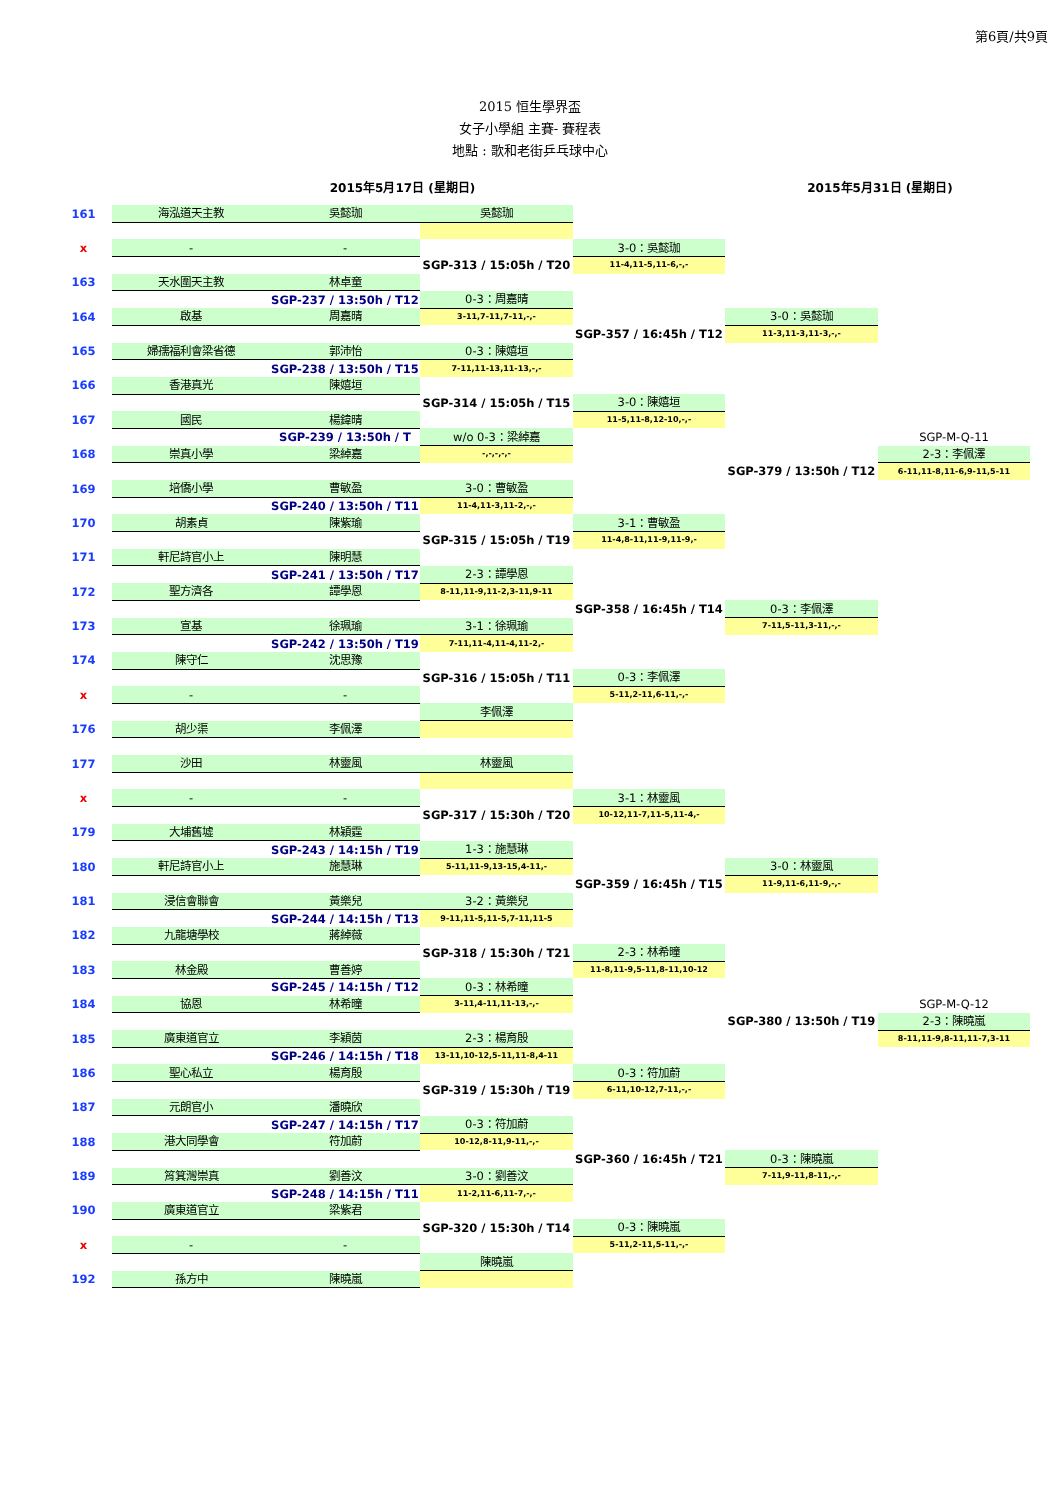第6頁/共9頁
2015 恒生學界盃
女子小學組 主賽- 賽程表
地點 : 歌和老街乒乓球中心
2015年5月17日 (星期日) 2015年5月31日 (星期日)
| 161 | 海泓道天主教 | 吳懿珈 | 吳懿珈 | | | |
| x | - | - | | 3-0：吳懿珈 | | |
| | | | SGP-313 / 15:05h / T20 | 11-4,11-5,11-6,-,- | | |
| 163 | 天水圍天主教 | 林卓童 | | | | |
| | | SGP-237 / 13:50h / T12 | 0-3：周嘉晴 | | | |
| 164 | 啟基 | 周嘉晴 | 3-11,7-11,7-11,-,- | | 3-0：吳懿珈 | |
| | | | | SGP-357 / 16:45h / T12 | 11-3,11-3,11-3,-,- | |
| 165 | 婦孺福利會梁省德 | 郭沛怡 | 0-3：陳嬉垣 | | | |
| | | SGP-238 / 13:50h / T15 | 7-11,11-13,11-13,-,- | | | |
| 166 | 香港真光 | 陳嬉垣 | | | | |
| | | | SGP-314 / 15:05h / T15 | 3-0：陳嬉垣 | | |
| 167 | 國民 | 楊鍏晴 | | 11-5,11-8,12-10,-,- | | |
| | | SGP-239 / 13:50h / T | w/o 0-3：梁綽嘉 | | | SGP-M-Q-11 |
| 168 | 崇真小學 | 梁綽嘉 | -,-,-,-,- | | | 2-3：李佩澤 |
| | | | | | SGP-379 / 13:50h / T12 | 6-11,11-8,11-6,9-11,5-11 |
| 169 | 培僑小學 | 曹敏盈 | 3-0：曹敏盈 | | | |
| | | SGP-240 / 13:50h / T11 | 11-4,11-3,11-2,-,- | | | |
| 170 | 胡素貞 | 陳紫瑜 | | 3-1：曹敏盈 | | |
| | | | SGP-315 / 15:05h / T19 | 11-4,8-11,11-9,11-9,- | | |
| 171 | 軒尼詩官小上 | 陳明慧 | | | | |
| | | SGP-241 / 13:50h / T17 | 2-3：譚學恩 | | | |
| 172 | 聖方濟各 | 譚學恩 | 8-11,11-9,11-2,3-11,9-11 | | | |
| | | | | SGP-358 / 16:45h / T14 | 0-3：李佩澤 | |
| 173 | 宣基 | 徐珮瑜 | 3-1：徐珮瑜 | | 7-11,5-11,3-11,-,- | |
| | | SGP-242 / 13:50h / T19 | 7-11,11-4,11-4,11-2,- | | | |
| 174 | 陳守仁 | 沈思豫 | | | | |
| | | | SGP-316 / 15:05h / T11 | 0-3：李佩澤 | | |
| x | - | - | | 5-11,2-11,6-11,-,- | | |
| | | | 李佩澤 | | | |
| 176 | 胡少渠 | 李佩澤 | | | | |
| 177 | 沙田 | 林靈風 | 林靈風 | | | |
| x | - | - | | 3-1：林靈風 | | |
| | | | SGP-317 / 15:30h / T20 | 10-12,11-7,11-5,11-4,- | | |
| 179 | 大埔舊墟 | 林穎霆 | | | | |
| | | SGP-243 / 14:15h / T19 | 1-3：施慧琳 | | | |
| 180 | 軒尼詩官小上 | 施慧琳 | 5-11,11-9,13-15,4-11,- | | 3-0：林靈風 | |
| | | | | SGP-359 / 16:45h / T15 | 11-9,11-6,11-9,-,- | |
| 181 | 浸信會聯會 | 黃樂兒 | 3-2：黃樂兒 | | | |
| | | SGP-244 / 14:15h / T13 | 9-11,11-5,11-5,7-11,11-5 | | | |
| 182 | 九龍塘學校 | 蔣綽薇 | | | | |
| | | | SGP-318 / 15:30h / T21 | 2-3：林希曈 | | |
| 183 | 林金殿 | 曹善婷 | | 11-8,11-9,5-11,8-11,10-12 | | |
| | | SGP-245 / 14:15h / T12 | 0-3：林希曈 | | | |
| 184 | 協恩 | 林希曈 | 3-11,4-11,11-13,-,- | | | SGP-M-Q-12 |
| | | | | | SGP-380 / 13:50h / T19 | 2-3：陳曉嵐 |
| 185 | 廣東道官立 | 李穎茵 | 2-3：楊育殷 | | | 8-11,11-9,8-11,11-7,3-11 |
| | | SGP-246 / 14:15h / T18 | 13-11,10-12,5-11,11-8,4-11 | | | |
| 186 | 聖心私立 | 楊育殷 | | 0-3：符加蔚 | | |
| | | | SGP-319 / 15:30h / T19 | 6-11,10-12,7-11,-,- | | |
| 187 | 元朗官小 | 潘曉欣 | | | | |
| | | SGP-247 / 14:15h / T17 | 0-3：符加蔚 | | | |
| 188 | 港大同學會 | 符加蔚 | 10-12,8-11,9-11,-,- | | | |
| | | | | SGP-360 / 16:45h / T21 | 0-3：陳曉嵐 | |
| 189 | 筲箕灣崇真 | 劉善汶 | 3-0：劉善汶 | | 7-11,9-11,8-11,-,- | |
| | | SGP-248 / 14:15h / T11 | 11-2,11-6,11-7,-,- | | | |
| 190 | 廣東道官立 | 梁紫君 | | | | |
| | | | SGP-320 / 15:30h / T14 | 0-3：陳曉嵐 | | |
| x | - | - | | 5-11,2-11,5-11,-,- | | |
| | | | 陳曉嵐 | | | |
| 192 | 孫方中 | 陳曉嵐 | | | | |